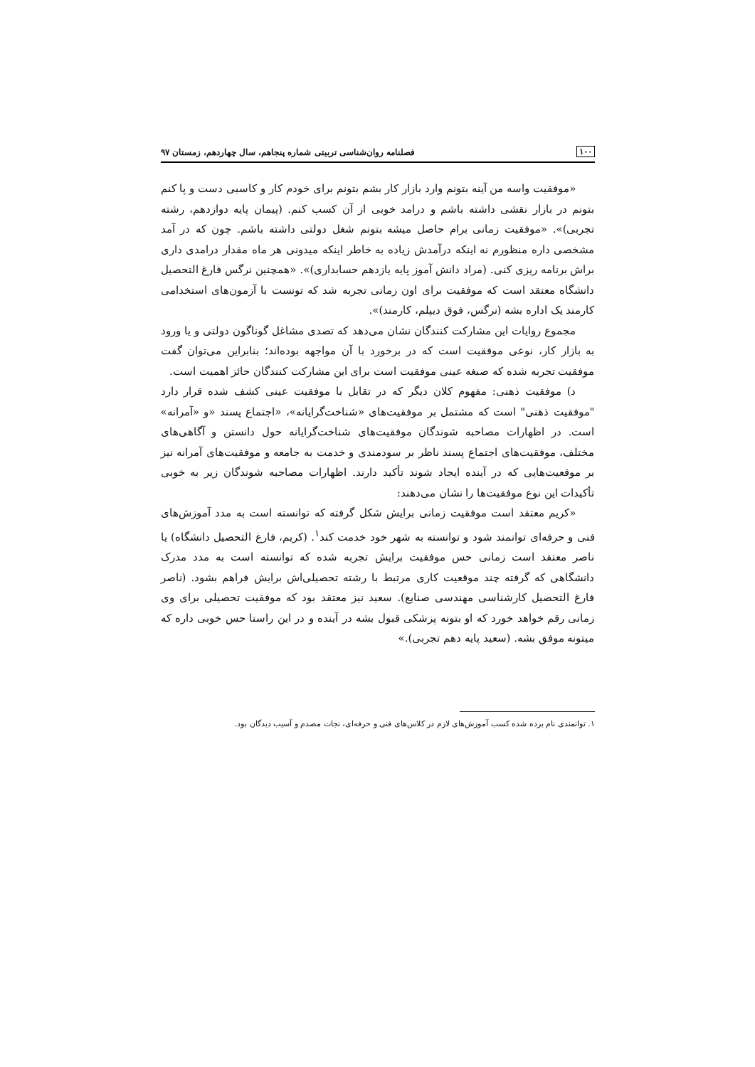۱۰۰ فصلنامه روان‌شناسی تربیتی شماره پنجاهم، سال چهاردهم، زمستان ۹۷
«موفقیت واسه من آینه بتونم وارد بازار کار بشم بتونم برای خودم کار و کاسبی دست و پا کنم بتونم در بازار نقشی داشته باشم و درامد خوبی از آن کسب کنم. (پیمان پایه دوازدهم، رشته تجربی)». «موفقیت زمانی برام حاصل میشه بتونم شغل دولتی داشته باشم. چون که در آمد مشخصی داره منظورم نه اینکه درآمدش زیاده به خاطر اینکه میدونی هر ماه مقدار درامدی داری براش برنامه ریزی کنی. (مراد دانش آموز پایه یازدهم حسابداری)». «همچنین نرگس فارغ التحصیل دانشگاه معتقد است که موفقیت برای اون زمانی تجربه شد که تونست با آزمون‌های استخدامی کارمند یک اداره بشه (نرگس، فوق دیپلم، کارمند)».
مجموع روایات این مشارکت کنندگان نشان می‌دهد که تصدی مشاغل گوناگون دولتی و یا ورود به بازار کار، نوعی موفقیت است که در برخورد با آن مواجهه بوده‌اند؛ بنابراین می‌توان گفت موفقیت تجربه شده که صبغه عینی موفقیت است برای این مشارکت کنندگان حائز اهمیت است.
د) موفقیت ذهنی: مفهوم کلان دیگر که در تقابل با موفقیت عینی کشف شده قرار دارد "موفقیت ذهنی" است که مشتمل بر موفقیت‌های «شناخت‌گرایانه»، «اجتماع پسند «و «آمرانه» است. در اظهارات مصاحبه شوندگان موفقیت‌های شناخت‌گرایانه حول دانستن و آگاهی‌های مختلف، موفقیت‌های اجتماع پسند ناظر بر سودمندی و خدمت به جامعه و موفقیت‌های آمرانه نیز بر موقعیت‌هایی که در آینده ایجاد شوند تأکید دارند. اظهارات مصاحبه شوندگان زیر به خوبی تأکیدات این نوع موفقیت‌ها را نشان می‌دهند:
«کریم معتقد است موفقیت زمانی برایش شکل گرفته که توانسته است به مدد آموزش‌های فنی و حرفه‌ای توانمند شود و توانسته به شهر خود خدمت کند<sup>۱</sup>. (کریم، فارغ التحصیل دانشگاه) یا ناصر معتقد است زمانی حس موفقیت برایش تجربه شده که توانسته است به مدد مدرک دانشگاهی که گرفته چند موقعیت کاری مرتبط با رشته تحصیلی‌اش برایش فراهم بشود. (ناصر فارغ التحصیل کارشناسی مهندسی صنایع). سعید نیز معتقد بود که موفقیت تحصیلی برای وی زمانی رقم خواهد خورد که او بتونه پزشکی قبول بشه در آینده و در این راستا حس خوبی داره که میتونه موفق بشه. (سعید پایه دهم تجربی).»
۱. توانمندی نام برده شده کسب آموزش‌های لازم در کلاس‌های فنی و حرفه‌ای، نجات مصدم و آسیب دیدگان بود.